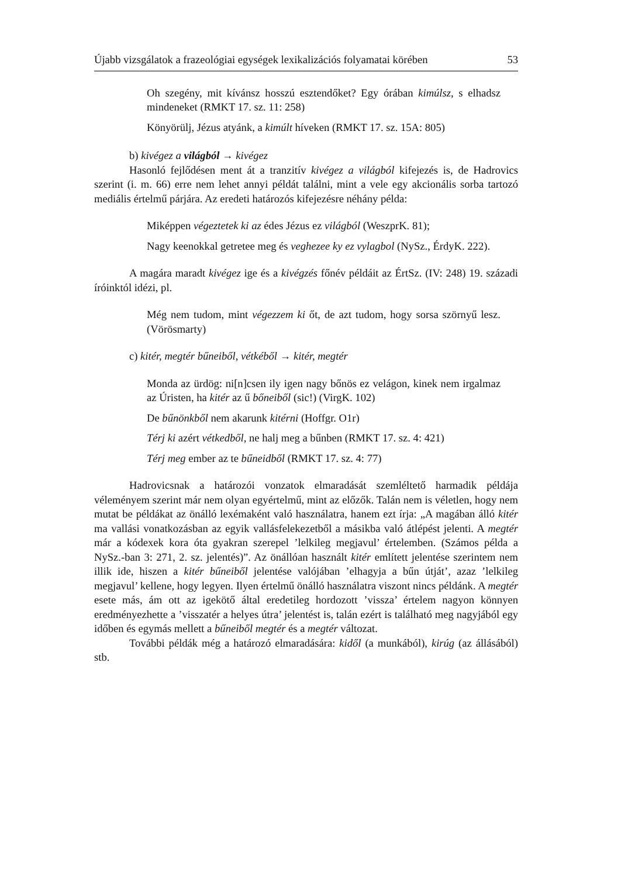Újabb vizsgálatok a frazeológiai egységek lexikalizációs folyamatai körében 53
Oh szegény, mit kívánsz hosszú esztendőket? Egy órában kimúlsz, s elhadsz mindeneket (RMKT 17. sz. 11: 258)
Könyörülj, Jézus atyánk, a kimúlt híveken (RMKT 17. sz. 15A: 805)
b) kivégez a világból → kivégez
Hasonló fejlődésen ment át a tranzitív kivégez a világból kifejezés is, de Hadrovics szerint (i. m. 66) erre nem lehet annyi példát találni, mint a vele egy akcionális sorba tartozó mediális értelmű párjára. Az eredeti határozós kifejezésre néhány példa:
Miképpen végeztetek ki az édes Jézus ez világból (WeszprK. 81);
Nagy keenokkal getretee meg és veghezee ky ez vylagbol (NySz., ÉrdyK. 222).
A magára maradt kivégez ige és a kivégzés főnév példáit az ÉrtSz. (IV: 248) 19. századi íróinktól idézi, pl.
Még nem tudom, mint végezzem ki őt, de azt tudom, hogy sorsa szörnyű lesz. (Vörösmarty)
c) kitér, megtér bűneiből, vétkéből → kitér, megtér
Monda az ürdög: ni[n]csen ily igen nagy bőnös ez velágon, kinek nem irgalmaz az Úristen, ha kitér az ű bőneiből (sic!) (VirgK. 102)
De bűnönkből nem akarunk kitérni (Hoffgr. O1r)
Térj ki azért vétkedből, ne halj meg a bűnben (RMKT 17. sz. 4: 421)
Térj meg ember az te bűneidből (RMKT 17. sz. 4: 77)
Hadrovicsnak a határozói vonzatok elmaradását szemléltető harmadik példája véleményem szerint már nem olyan egyértelmű, mint az előzők. Talán nem is véletlen, hogy nem mutat be példákat az önálló lexémaként való használatra, hanem ezt írja: „A magában álló kitér ma vallási vonatkozásban az egyik vallásfelekezetből a másikba való átlépést jelenti. A megtér már a kódexek kora óta gyakran szerepel ’lelkileg megjavul’ értelemben. (Számos példa a NySz.-ban 3: 271, 2. sz. jelentés)”. Az önállóan használt kitér említett jelentése szerintem nem illik ide, hiszen a kitér bűneiből jelentése valójában ’elhagyja a bűn útját’, azaz ’lelkileg megjavul’ kellene, hogy legyen. Ilyen értelmű önálló használatra viszont nincs példánk. A megtér esete más, ám ott az igekötő által eredetileg hordozott ’vissza’ értelem nagyon könnyen eredményezhette a ’visszatér a helyes útra’ jelentést is, talán ezért is található meg nagyjából egy időben és egymás mellett a bűneiből megtér és a megtér változat.
További példák még a határozó elmaradására: kidől (a munkából), kirúg (az állásából) stb.